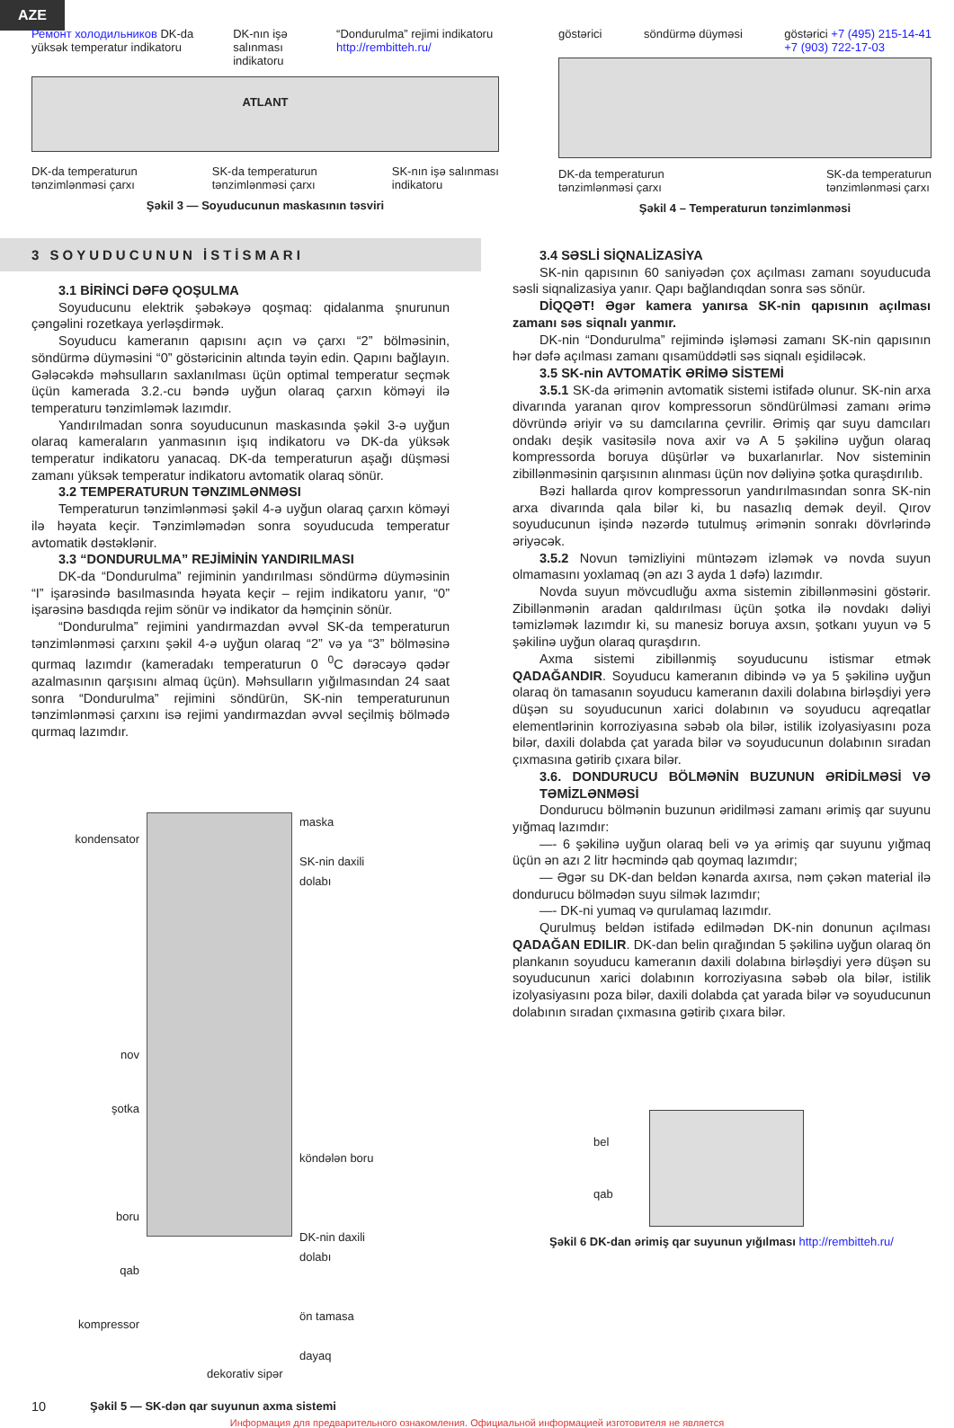AZE
Ремонт холодильников DK-da yüksək temperatur indikatoru
DK-nın işə salınması indikatoru
“Dondurulma” rejimi indikatoru http://rembitteh.ru/
ATLANT
DK-da temperaturun
tənzimlənməsi çarxı
SK-da temperaturun
tənzimlənməsi çarxı
SK-nın işə salınması
indikatoru
Şəkil 3 — Soyuducunun maskasının təsviri
göstərici söndürmə düyməsi göstərici +7 (495) 215-14-41
+7 (903) 722-17-03
DK-da temperaturun
tənzimlənməsi çarxı
SK-da temperaturun
tənzimlənməsi çarxı
Şəkil 4 – Temperaturun tənzimlənməsi
3 SOYUDUCUNUN İSTİSMARI
3.1 BİRİNCİ DƏFƏ QOŞULMA
Soyuducunu elektrik şəbəkəyə qoşmaq: qidalanma şnurunun çəngəlini rozetkaya yerləşdirmək.
Soyuducu kameranın qapısını açın və çarxı “2” bölməsinin, söndürmə düyməsini “0” göstəricinin altında təyin edin. Qapını bağlayın. Gələcəkdə məhsulların saxlanılması üçün optimal temperatur seçmək üçün kamerada 3.2.-cu bəndə uyğun olaraq çarxın köməyi ilə temperaturu tənzimləmək lazımdır.
Yandırılmadan sonra soyuducunun maskasında şəkil 3-ə uyğun olaraq kameraların yanmasının işıq indikatoru və DK-da yüksək temperatur indikatoru yanacaq. DK-da temperaturun aşağı düşməsi zamanı yüksək temperatur indikatoru avtomatik olaraq sönür.
3.2 TEMPERATURUN TƏNZIMLƏNMƏSI
Temperaturun tənzimlənməsi şəkil 4-ə uyğun olaraq çarxın köməyi ilə həyata keçir. Tənzimləmədən sonra soyuducuda temperatur avtomatik dəstəklənir.
3.3 “DONDURULMA” REJİMİNİN YANDIRILMASI
DK-da “Dondurulma” rejiminin yandırılması söndürmə düyməsinin “I” işarəsində basılmasında həyata keçir – rejim indikatoru yanır, “0” işarəsinə basdıqda rejim sönür və indikator da həmçinin sönür.
“Dondurulma” rejimini yandırmazdan əvvəl SK-da temperaturun tənzimlənməsi çarxını şəkil 4-ə uyğun olaraq “2” və ya “3” bölməsinə qurmaq lazımdır (kameradakı temperaturun 0 <sup>0</sup>C dərəcəyə qədər azalmasının qarşısını almaq üçün). Məhsulların yığılmasından 24 saat sonra “Dondurulma” rejimini söndürün, SK-nin temperaturunun tənzimlənməsi çarxını isə rejimi yandırmazdan əvvəl seçilmiş bölmədə qurmaq lazımdır.
kondensator
nov
şotka
boru
qab
kompressor
maska
SK-nin daxili
dolabı
köndələn boru
DK-nin daxili
dolabı
ön tamasa
dayaq
dekorativ sipər
10 Şəkil 5 — SK-dən qar suyunun axma sistemi
3.4 SƏSLİ SİQNALİZASİYA
SK-nin qapısının 60 saniyədən çox açılması zamanı soyuducuda səsli siqnalizasiya yanır. Qapı bağlandıqdan sonra səs sönür.
DİQQƏT! Əgər kamera yanırsa SK-nin qapısının açılması zamanı səs siqnalı yanmır.
DK-nin “Dondurulma” rejimində işləməsi zamanı SK-nin qapısının hər dəfə açılması zamanı qısamüddətli səs siqnalı eşidiləcək.
3.5 SK-nin AVTOMATİK ƏRİMƏ SİSTEMİ
3.5.1 SK-da ərimənin avtomatik sistemi istifadə olunur. SK-nin arxa divarında yaranan qırov kompressorun söndürülməsi zamanı ərimə dövründə əriyir və su damcılarına çevrilir. Ərimiş qar suyu damcıları ondakı deşik vasitəsilə nova axir və A 5 şəkilinə uyğun olaraq kompressorda boruya düşürlər və buxarlanırlar. Nov sisteminin zibillənməsinin qarşısının alınması üçün nov dəliyinə şotka quraşdırılıb.
Bəzi hallarda qırov kompressorun yandırılmasından sonra SK-nin arxa divarında qala bilər ki, bu nasazlıq demək deyil. Qırov soyuducunun işində nəzərdə tutulmuş ərimənin sonrakı dövrlərində əriyəcək.
3.5.2 Novun təmizliyini müntəzəm izləmək və novda suyun olmamasını yoxlamaq (ən azı 3 ayda 1 dəfə) lazımdır.
Novda suyun mövcudluğu axma sistemin zibillənməsini göstərir. Zibillənmənin aradan qaldırılması üçün şotka ilə novdakı dəliyi təmizləmək lazımdır ki, su manesiz boruya axsın, şotkanı yuyun və 5 şəkilinə uyğun olaraq quraşdırın.
Axma sistemi zibillənmiş soyuducunu istismar etmək QADAĞANDIR. Soyuducu kameranın dibində və ya 5 şəkilinə uyğun olaraq ön tamasanın soyuducu kameranın daxili dolabına birləşdiyi yerə düşən su soyuducunun xarici dolabının və soyuducu aqreqatlar elementlərinin korroziyasına səbəb ola bilər, istilik izolyasiyasını poza bilər, daxili dolabda çat yarada bilər və soyuducunun dolabının sıradan çıxmasına gətirib çıxara bilər.
3.6. DONDURUCU BÖLMƏNİN BUZUNUN ƏRİDİLMƏSİ VƏ TƏMİZLƏNMƏSİ
Dondurucu bölmənin buzunun əridilməsi zamanı ərimiş qar suyunu yığmaq lazımdır:
—- 6 şəkilinə uyğun olaraq beli və ya ərimiş qar suyunu yığmaq üçün ən azı 2 litr həcmində qab qoymaq lazımdır;
— Əgər su DK-dan beldən kənarda axırsa, nəm çəkən material ilə dondurucu bölmədən suyu silmək lazımdır;
—- DK-ni yumaq və qurulamaq lazımdır.
Qurulmuş beldən istifadə edilmədən DK-nin donunun açılması QADAĞAN EDILIR. DK-dan belin qırağından 5 şəkilinə uyğun olaraq ön plankanın soyuducu kameranın daxili dolabına birləşdiyi yerə düşən su soyuducunun xarici dolabının korroziyasına səbəb ola bilər, istilik izolyasiyasını poza bilər, daxili dolabda çat yarada bilər və soyuducunun dolabının sıradan çıxmasına gətirib çıxara bilər.
bel
qab
Şəkil 6 DK-dan ərimiş qar suyunun yığılması http://rembitteh.ru/
Информация для предварительного ознакомления. Официальной информацией изготовителя не является